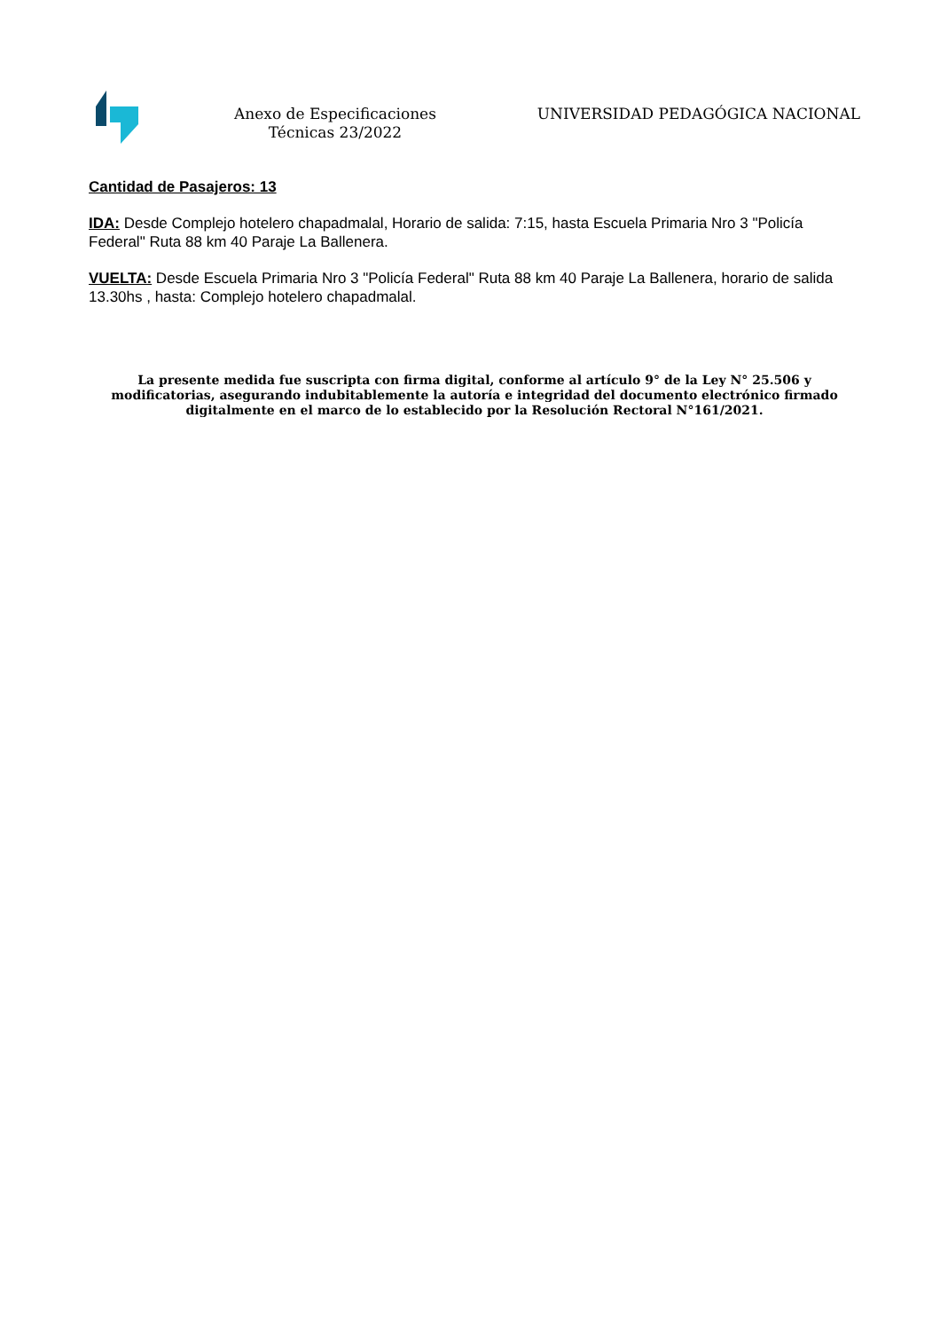Anexo de Especificaciones Técnicas 23/2022
UNIVERSIDAD PEDAGÓGICA NACIONAL
Cantidad de Pasajeros: 13
IDA: Desde Complejo hotelero chapadmalal, Horario de salida: 7:15, hasta Escuela Primaria Nro 3 "Policía Federal" Ruta 88 km 40 Paraje La Ballenera.
VUELTA: Desde Escuela Primaria Nro 3 "Policía Federal" Ruta 88 km 40 Paraje La Ballenera, horario de salida 13.30hs , hasta: Complejo hotelero chapadmalal.
La presente medida fue suscripta con firma digital, conforme al artículo 9° de la Ley N° 25.506 y modificatorias, asegurando indubitablemente la autoría e integridad del documento electrónico firmado digitalmente en el marco de lo establecido por la Resolución Rectoral N°161/2021.